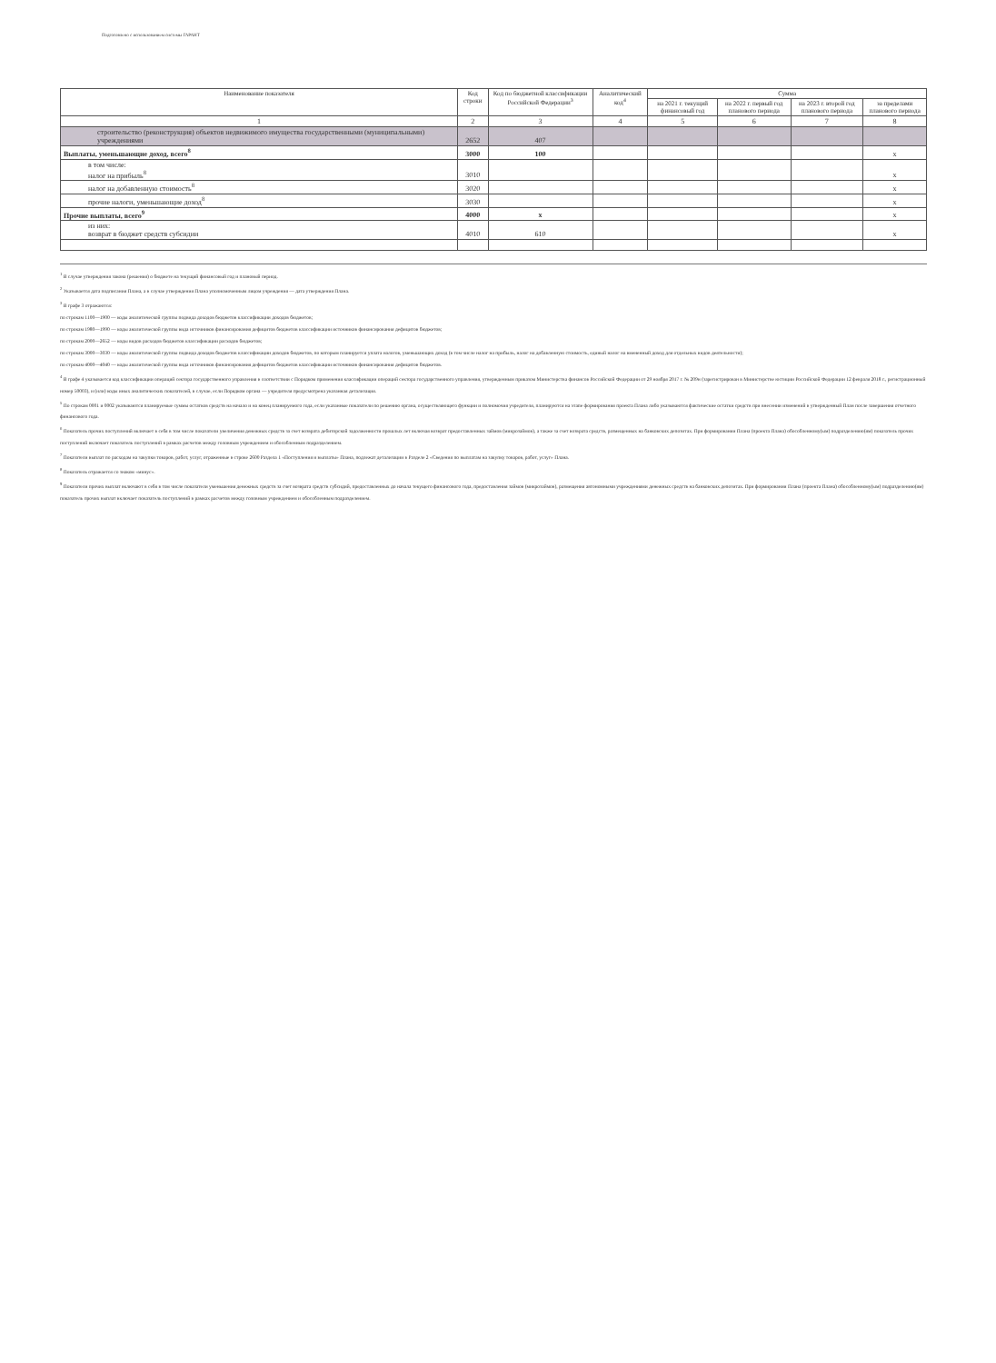Подготовлено с использованием системы ГАРАНТ
| Наименование показателя | Код строки | Код по бюджетной классификации Российской Федерации<sup>3</sup> | Аналитический код<sup>4</sup> | Сумма | | | |
| --- | --- | --- | --- | --- | --- | --- | --- |
| | | | | на 2021 г. текущий финансовый год | на 2022 г. первый год планового периода | на 2023 г. второй год планового периода | за пределами планового периода |
| 1 | 2 | 3 | 4 | 5 | 6 | 7 | 8 |
| строительство (реконструкция) объектов недвижимого имущества государственными (муниципальными) учреждениями | 2652 | 407 | | | | | |
| Выплаты, уменьшающие доход, всего<sup>8</sup> | 3000 | 100 | | | | | x |
| в том числе: налог на прибыль<sup>8</sup> | 3010 | | | | | | x |
| налог на добавленную стоимость<sup>8</sup> | 3020 | | | | | | x |
| прочие налоги, уменьшающие доход<sup>8</sup> | 3030 | | | | | | x |
| Прочие выплаты, всего<sup>9</sup> | 4000 | x | | | | | x |
| из них: возврат в бюджет средств субсидии | 4010 | 610 | | | | | x |
<sup>1</sup> В случае утверждения закона (решения) о бюджете на текущий финансовый год и плановый период.
<sup>2</sup> Указывается дата подписания Плана, а в случае утверждения Плана уполномоченным лицом учреждения — дата утверждения Плана.
<sup>3</sup> В графе 3 отражаются:
по строкам 1100—1900 — коды аналитической группы подвида доходов бюджетов классификации доходов бюджетов;
по строкам 1980—1990 — коды аналитической группы вида источников финансирования дефицитов бюджетов классификации источников финансирования дефицитов бюджетов;
по строкам 2000—2652 — коды видов расходов бюджетов классификации расходов бюджетов;
по строкам 3000—3030 — коды аналитической группы подвида доходов бюджетов классификации доходов бюджетов, по которым планируется уплата налогов, уменьшающих доход (в том числе налог на прибыль, налог на добавленную стоимость, единый налог на вмененный доход для отдельных видов деятельности);
по строкам 4000—4040 — коды аналитической группы вида источников финансирования дефицитов бюджетов классификации источников финансирования дефицитов бюджетов.
<sup>4</sup> В графе 4 указывается код классификации операций сектора государственного управления в соответствии с Порядком применения классификации операций сектора государственного управления, утвержденным приказом Министерства финансов Российской Федерации от 29 ноября 2017 г. № 209н (зарегистрирован в Министерстве юстиции Российской Федерации 12 февраля 2018 г., регистрационный номер 50003), и (или) коды иных аналитических показателей, в случае, если Порядком органа — учредителя предусмотрена указанная детализация.
<sup>5</sup> По строкам 0001 и 0002 указываются планируемые суммы остатков средств на начало и на конец планируемого года, если указанные показатели по решению органа, осуществляющего функции и полномочия учредителя, планируются на этапе формирования проекта Плана либо указываются фактические остатки средств при внесении изменений в утвержденный План после завершения отчетного финансового года.
<sup>6</sup> Показатель прочих поступлений включает в себя в том числе показатели увеличения денежных средств за счет возврата дебиторской задолженности прошлых лет включая возврат предоставленных займов (микрозаймов), а также за счет возврата средств, размещенных на банковских депозитах. При формировании Плана (проекта Плана) обособленному(ым) подразделению(ям) показатель прочих поступлений включает показатель поступлений в рамках расчетов между головным учреждением и обособленным подразделением.
<sup>7</sup> Показатели выплат по расходам на закупки товаров, работ, услуг, отраженные в строке 2600 Раздела 1 «Поступления и выплаты» Плана, подлежат детализации в Разделе 2 «Сведения по выплатам на закупку товаров, работ, услуг» Плана.
<sup>8</sup> Показатель отражается со знаком «минус».
<sup>9</sup> Показатели прочих выплат включают в себя в том числе показатели уменьшения денежных средств за счет возврата средств субсидий, предоставленных до начала текущего финансового года, предоставления займов (микрозаймов), размещения автономными учреждениями денежных средств на банковских депозитах. При формировании Плана (проекта Плана) обособленному(ым) подразделению(ям) показатель прочих выплат включает показатель поступлений в рамках расчетов между головным учреждением и обособленным подразделением.